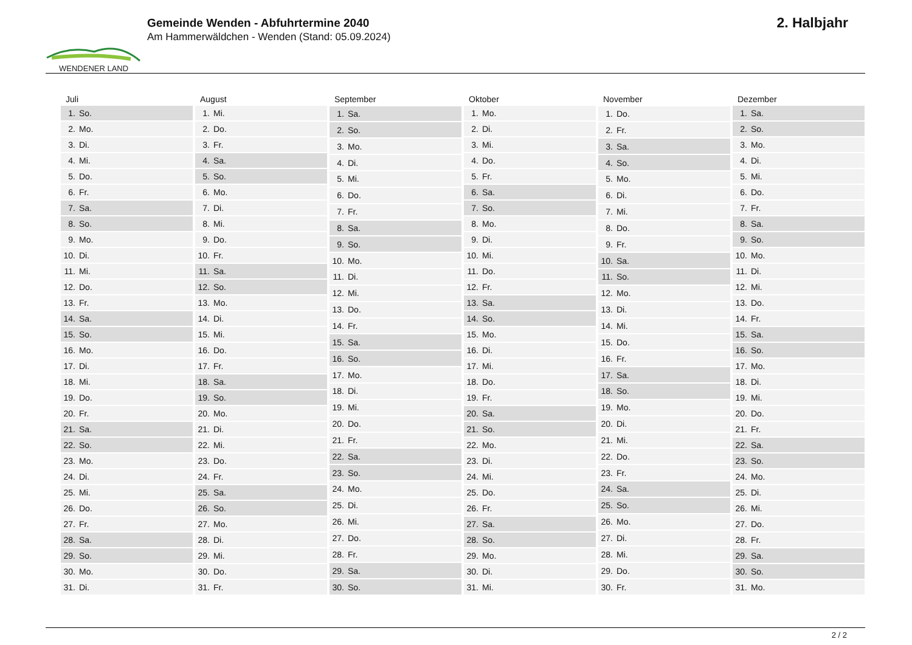WENDENER LAND
Gemeinde Wenden - Abfuhrtermine 2040
Am Hammerwäldchen - Wenden (Stand: 05.09.2024)
2. Halbjahr
| Juli | |
| --- | --- |
| 1. | So. |
| 2. | Mo. |
| 3. | Di. |
| 4. | Mi. |
| 5. | Do. |
| 6. | Fr. |
| 7. | Sa. |
| 8. | So. |
| 9. | Mo. |
| 10. | Di. |
| 11. | Mi. |
| 12. | Do. |
| 13. | Fr. |
| 14. | Sa. |
| 15. | So. |
| 16. | Mo. |
| 17. | Di. |
| 18. | Mi. |
| 19. | Do. |
| 20. | Fr. |
| 21. | Sa. |
| 22. | So. |
| 23. | Mo. |
| 24. | Di. |
| 25. | Mi. |
| 26. | Do. |
| 27. | Fr. |
| 28. | Sa. |
| 29. | So. |
| 30. | Mo. |
| 31. | Di. |
| August | |
| --- | --- |
| 1. | Mi. |
| 2. | Do. |
| 3. | Fr. |
| 4. | Sa. |
| 5. | So. |
| 6. | Mo. |
| 7. | Di. |
| 8. | Mi. |
| 9. | Do. |
| 10. | Fr. |
| 11. | Sa. |
| 12. | So. |
| 13. | Mo. |
| 14. | Di. |
| 15. | Mi. |
| 16. | Do. |
| 17. | Fr. |
| 18. | Sa. |
| 19. | So. |
| 20. | Mo. |
| 21. | Di. |
| 22. | Mi. |
| 23. | Do. |
| 24. | Fr. |
| 25. | Sa. |
| 26. | So. |
| 27. | Mo. |
| 28. | Di. |
| 29. | Mi. |
| 30. | Do. |
| 31. | Fr. |
| September | |
| --- | --- |
| 1. | Sa. |
| 2. | So. |
| 3. | Mo. |
| 4. | Di. |
| 5. | Mi. |
| 6. | Do. |
| 7. | Fr. |
| 8. | Sa. |
| 9. | So. |
| 10. | Mo. |
| 11. | Di. |
| 12. | Mi. |
| 13. | Do. |
| 14. | Fr. |
| 15. | Sa. |
| 16. | So. |
| 17. | Mo. |
| 18. | Di. |
| 19. | Mi. |
| 20. | Do. |
| 21. | Fr. |
| 22. | Sa. |
| 23. | So. |
| 24. | Mo. |
| 25. | Di. |
| 26. | Mi. |
| 27. | Do. |
| 28. | Fr. |
| 29. | Sa. |
| 30. | So. |
| Oktober | |
| --- | --- |
| 1. | Mo. |
| 2. | Di. |
| 3. | Mi. |
| 4. | Do. |
| 5. | Fr. |
| 6. | Sa. |
| 7. | So. |
| 8. | Mo. |
| 9. | Di. |
| 10. | Mi. |
| 11. | Do. |
| 12. | Fr. |
| 13. | Sa. |
| 14. | So. |
| 15. | Mo. |
| 16. | Di. |
| 17. | Mi. |
| 18. | Do. |
| 19. | Fr. |
| 20. | Sa. |
| 21. | So. |
| 22. | Mo. |
| 23. | Di. |
| 24. | Mi. |
| 25. | Do. |
| 26. | Fr. |
| 27. | Sa. |
| 28. | So. |
| 29. | Mo. |
| 30. | Di. |
| 31. | Mi. |
| November | |
| --- | --- |
| 1. | Do. |
| 2. | Fr. |
| 3. | Sa. |
| 4. | So. |
| 5. | Mo. |
| 6. | Di. |
| 7. | Mi. |
| 8. | Do. |
| 9. | Fr. |
| 10. | Sa. |
| 11. | So. |
| 12. | Mo. |
| 13. | Di. |
| 14. | Mi. |
| 15. | Do. |
| 16. | Fr. |
| 17. | Sa. |
| 18. | So. |
| 19. | Mo. |
| 20. | Di. |
| 21. | Mi. |
| 22. | Do. |
| 23. | Fr. |
| 24. | Sa. |
| 25. | So. |
| 26. | Mo. |
| 27. | Di. |
| 28. | Mi. |
| 29. | Do. |
| 30. | Fr. |
| Dezember | |
| --- | --- |
| 1. | Sa. |
| 2. | So. |
| 3. | Mo. |
| 4. | Di. |
| 5. | Mi. |
| 6. | Do. |
| 7. | Fr. |
| 8. | Sa. |
| 9. | So. |
| 10. | Mo. |
| 11. | Di. |
| 12. | Mi. |
| 13. | Do. |
| 14. | Fr. |
| 15. | Sa. |
| 16. | So. |
| 17. | Mo. |
| 18. | Di. |
| 19. | Mi. |
| 20. | Do. |
| 21. | Fr. |
| 22. | Sa. |
| 23. | So. |
| 24. | Mo. |
| 25. | Di. |
| 26. | Mi. |
| 27. | Do. |
| 28. | Fr. |
| 29. | Sa. |
| 30. | So. |
| 31. | Mo. |
2 / 2